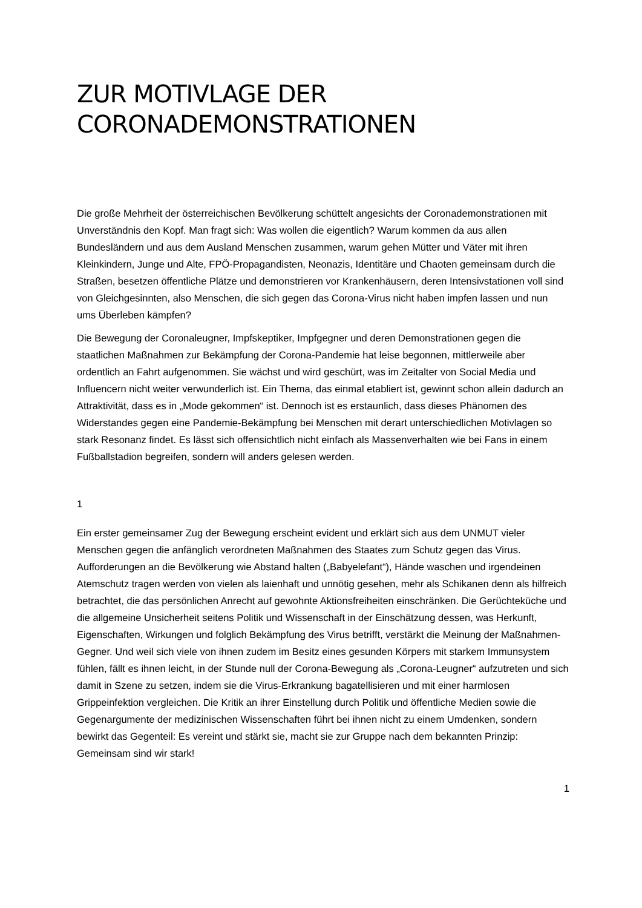ZUR MOTIVLAGE DER CORONADEMONSTRATIONEN
Die große Mehrheit der österreichischen Bevölkerung schüttelt angesichts der Coronademonstrationen mit Unverständnis den Kopf. Man fragt sich: Was wollen die eigentlich? Warum kommen da aus allen Bundesländern und aus dem Ausland Menschen zusammen, warum gehen Mütter und Väter mit ihren Kleinkindern, Junge und Alte, FPÖ-Propagandisten, Neonazis, Identitäre und Chaoten gemeinsam durch die Straßen, besetzen öffentliche Plätze und demonstrieren vor Krankenhäusern, deren Intensivstationen voll sind von Gleichgesinnten, also Menschen, die sich gegen das Corona-Virus nicht haben impfen lassen und nun ums Überleben kämpfen?
Die Bewegung der Coronaleugner, Impfskeptiker, Impfgegner und deren Demonstrationen gegen die staatlichen Maßnahmen zur Bekämpfung der Corona-Pandemie hat leise begonnen, mittlerweile aber ordentlich an Fahrt aufgenommen. Sie wächst und wird geschürt, was im Zeitalter von Social Media und Influencern nicht weiter verwunderlich ist. Ein Thema, das einmal etabliert ist, gewinnt schon allein dadurch an Attraktivität, dass es in „Mode gekommen“ ist. Dennoch ist es erstaunlich, dass dieses Phänomen des Widerstandes gegen eine Pandemie-Bekämpfung bei Menschen mit derart unterschiedlichen Motivlagen so stark Resonanz findet. Es lässt sich offensichtlich nicht einfach als Massenverhalten wie bei Fans in einem Fußballstadion begreifen, sondern will anders gelesen werden.
1
Ein erster gemeinsamer Zug der Bewegung erscheint evident und erklärt sich aus dem UNMUT vieler Menschen gegen die anfänglich verordneten Maßnahmen des Staates zum Schutz gegen das Virus. Aufforderungen an die Bevölkerung wie Abstand halten („Babyelefant“), Hände waschen und irgendeinen Atemschutz tragen werden von vielen als laienhaft und unnötig gesehen, mehr als Schikanen denn als hilfreich betrachtet, die das persönlichen Anrecht auf gewohnte Aktionsfreiheiten einschränken. Die Gerüchteküche und die allgemeine Unsicherheit seitens Politik und Wissenschaft in der Einschätzung dessen, was Herkunft, Eigenschaften, Wirkungen und folglich Bekämpfung des Virus betrifft, verstärkt die Meinung der Maßnahmen-Gegner. Und weil sich viele von ihnen zudem im Besitz eines gesunden Körpers mit starkem Immunsystem fühlen, fällt es ihnen leicht, in der Stunde null der Corona-Bewegung als „Corona-Leugner“ aufzutreten und sich damit in Szene zu setzen, indem sie die Virus-Erkrankung bagatellisieren und mit einer harmlosen Grippeinfektion vergleichen. Die Kritik an ihrer Einstellung durch Politik und öffentliche Medien sowie die Gegenargumente der medizinischen Wissenschaften führt bei ihnen nicht zu einem Umdenken, sondern bewirkt das Gegenteil: Es vereint und stärkt sie, macht sie zur Gruppe nach dem bekannten Prinzip: Gemeinsam sind wir stark!
1